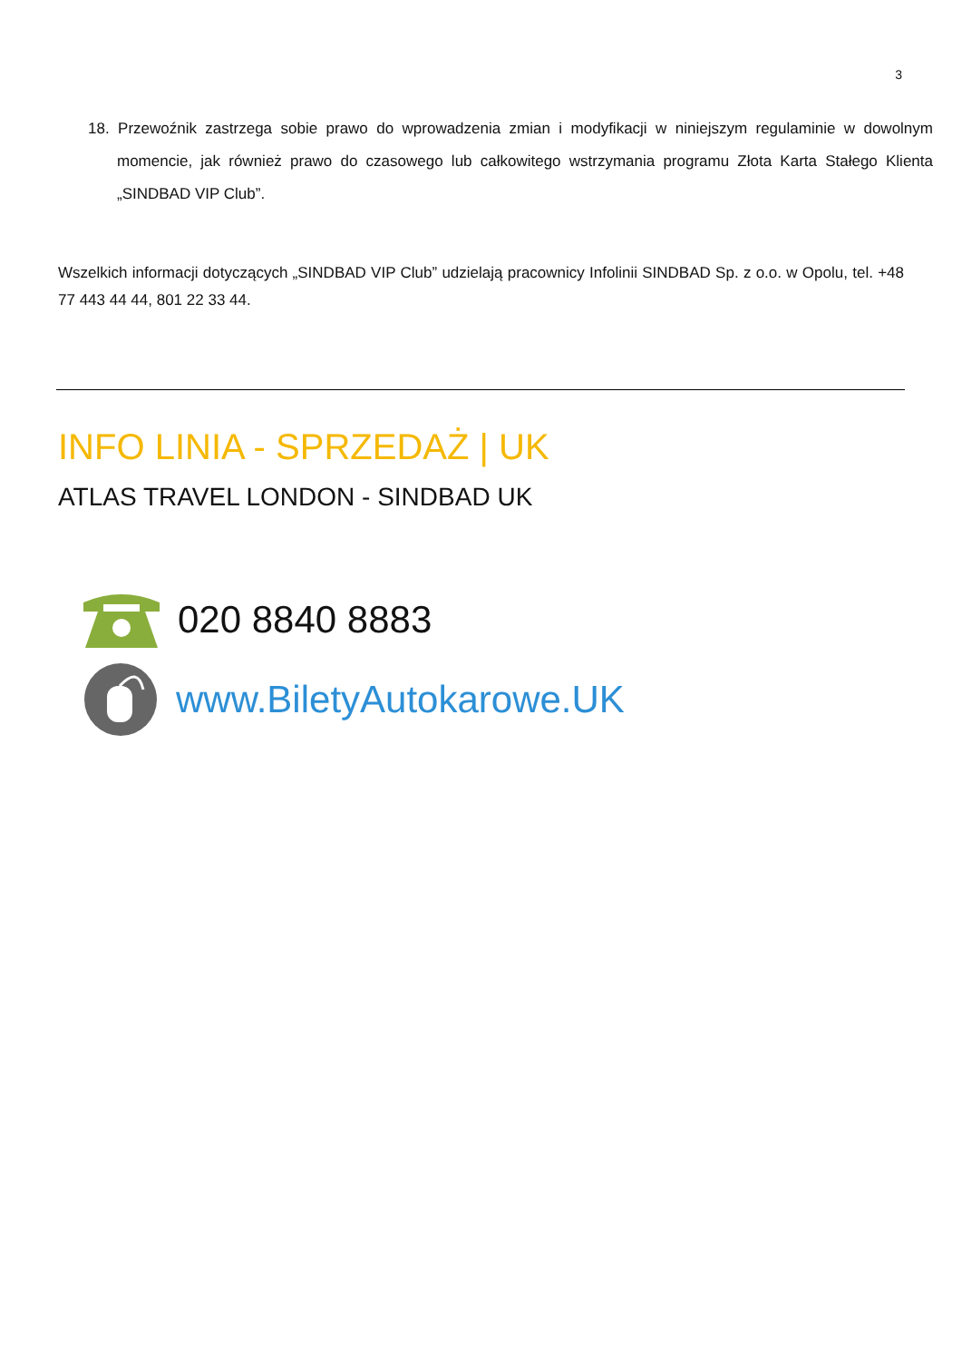3
18. Przewoźnik zastrzega sobie prawo do wprowadzenia zmian i modyfikacji w niniejszym regulaminie w dowolnym momencie, jak również prawo do czasowego lub całkowitego wstrzymania programu Złota Karta Stałego Klienta „SINDBAD VIP Club”.
Wszelkich informacji dotyczących „SINDBAD VIP Club” udzielają pracownicy Infolinii SINDBAD Sp. z o.o. w Opolu, tel. +48 77 443 44 44, 801 22 33 44.
INFO LINIA - SPRZEDAŻ | UK
ATLAS TRAVEL LONDON - SINDBAD UK
020 8840 8883
www.BiletyAutokarowe.UK